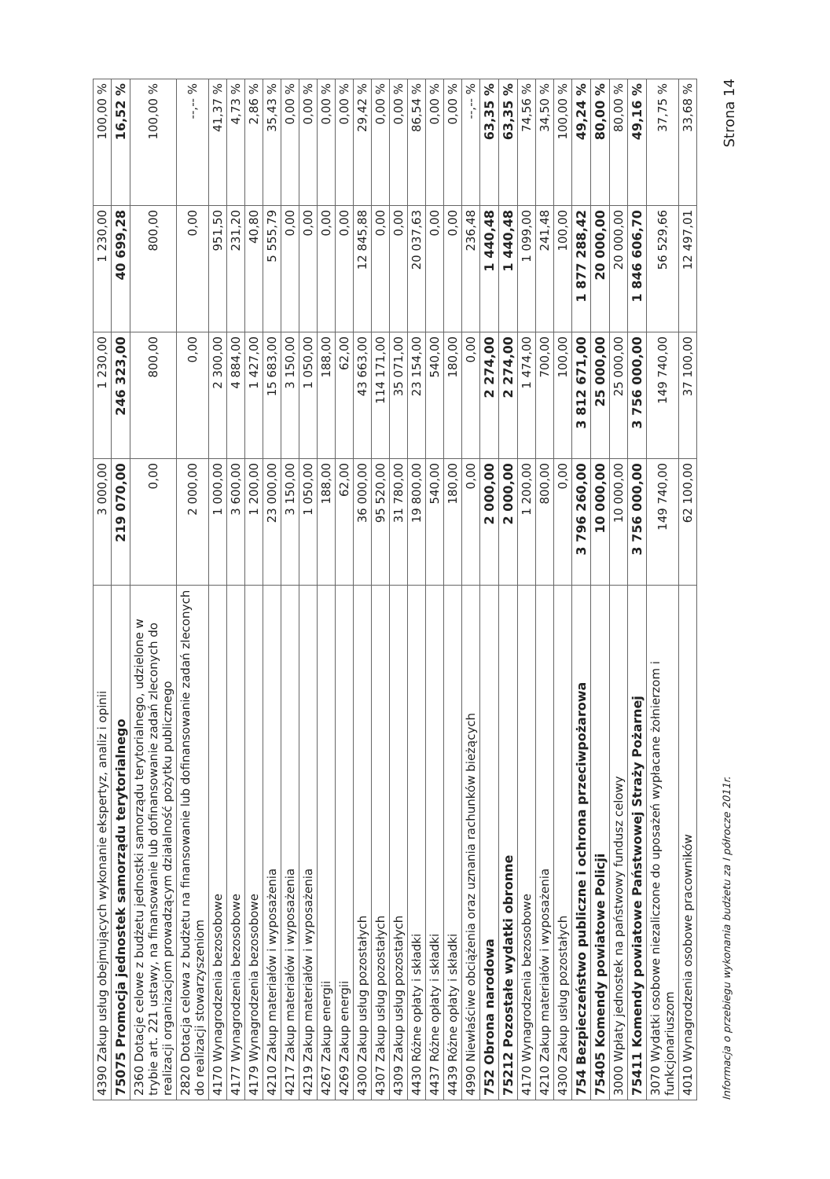| 4390 Zakup usług obejmujących wykonanie ekspertyz, analiz i opinii | 3 000,00 | 1 230,00 | 1 230,00 | 100,00 % |
| 75075 Promocja jednostek samorządu terytorialnego | 219 070,00 | 246 323,00 | 40 699,28 | 16,52 % |
| 2360 Dotacje celowe z budżetu jednostki samorządu terytorialnego, udzielone w trybie art. 221 ustawy, na finansowanie lub dofinansowanie zadań zleconych do realizacji organizacjom prowadzącym działalność pożytku publicznego | 0,00 | 800,00 | 800,00 | 100,00 % |
| 2820 Dotacja celowa z budżetu na finansowanie lub dofinansowanie zadań zleconych do realizacji stowarzyszeniom | 2 000,00 | 0,00 | 0,00 | --,-- % |
| 4170 Wynagrodzenia bezosobowe | 1 000,00 | 2 300,00 | 951,50 | 41,37 % |
| 4177 Wynagrodzenia bezosobowe | 3 600,00 | 4 884,00 | 231,20 | 4,73 % |
| 4179 Wynagrodzenia bezosobowe | 1 200,00 | 1 427,00 | 40,80 | 2,86 % |
| 4210 Zakup materiałów i wyposażenia | 23 000,00 | 15 683,00 | 5 555,79 | 35,43 % |
| 4217 Zakup materiałów i wyposażenia | 3 150,00 | 3 150,00 | 0,00 | 0,00 % |
| 4219 Zakup materiałów i wyposażenia | 1 050,00 | 1 050,00 | 0,00 | 0,00 % |
| 4267 Zakup energii | 188,00 | 188,00 | 0,00 | 0,00 % |
| 4269 Zakup energii | 62,00 | 62,00 | 0,00 | 0,00 % |
| 4300 Zakup usług pozostałych | 36 000,00 | 43 663,00 | 12 845,88 | 29,42 % |
| 4307 Zakup usług pozostałych | 95 520,00 | 114 171,00 | 0,00 | 0,00 % |
| 4309 Zakup usług pozostałych | 31 780,00 | 35 071,00 | 0,00 | 0,00 % |
| 4430 Różne opłaty i składki | 19 800,00 | 23 154,00 | 20 037,63 | 86,54 % |
| 4437 Różne opłaty i składki | 540,00 | 540,00 | 0,00 | 0,00 % |
| 4439 Różne opłaty i składki | 180,00 | 180,00 | 0,00 | 0,00 % |
| 4990 Niewłaściwe obciążenia oraz uznania rachunków bieżących | 0,00 | 0,00 | 236,48 | --,-- % |
| 752 Obrona narodowa | 2 000,00 | 2 274,00 | 1 440,48 | 63,35 % |
| 75212 Pozostałe wydatki obronne | 2 000,00 | 2 274,00 | 1 440,48 | 63,35 % |
| 4170 Wynagrodzenia bezosobowe | 1 200,00 | 1 474,00 | 1 099,00 | 74,56 % |
| 4210 Zakup materiałów i wyposażenia | 800,00 | 700,00 | 241,48 | 34,50 % |
| 4300 Zakup usług pozostałych | 0,00 | 100,00 | 100,00 | 100,00 % |
| 754 Bezpieczeństwo publiczne i ochrona przeciwpożarowa | 3 796 260,00 | 3 812 671,00 | 1 877 288,42 | 49,24 % |
| 75405 Komendy powiatowe Policji | 10 000,00 | 25 000,00 | 20 000,00 | 80,00 % |
| 3000 Wpłaty jednostek na państwowy fundusz celowy | 10 000,00 | 25 000,00 | 20 000,00 | 80,00 % |
| 75411 Komendy powiatowe Państwowej Straży Pożarnej | 3 756 000,00 | 3 756 000,00 | 1 846 606,70 | 49,16 % |
| 3070 Wydatki osobowe niezaliczone do uposażeń wypłacane żołnierzom i funkcjonariuszom | 149 740,00 | 149 740,00 | 56 529,66 | 37,75 % |
| 4010 Wynagrodzenia osobowe pracowników | 62 100,00 | 37 100,00 | 12 497,01 | 33,68 % |
Informacja o przebiegu wykonania budżetu za I półrocze 2011r. Strona 14